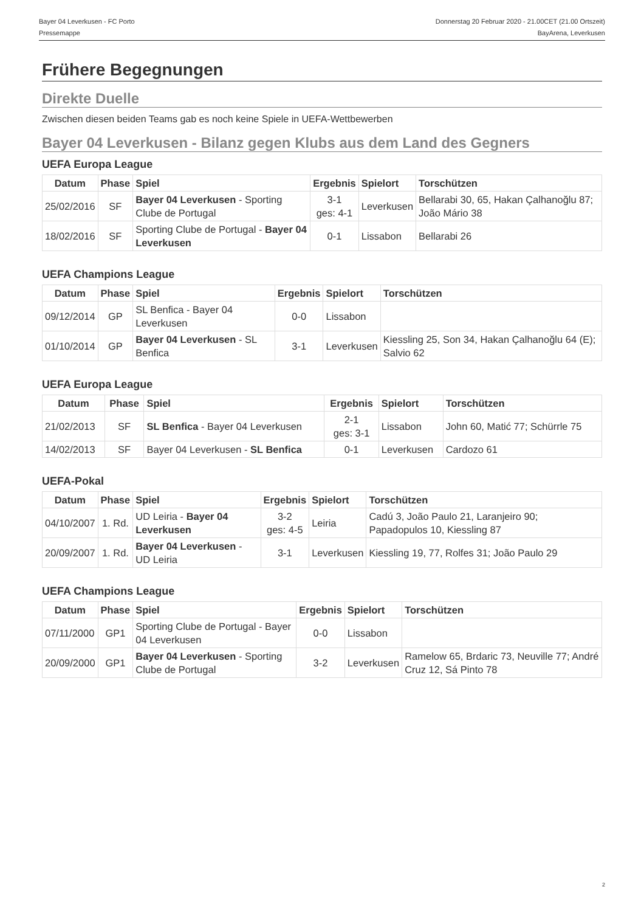Bayer 04 Leverkusen - FC Porto
Pressemappe
Donnerstag 20 Februar 2020 - 21.00CET (21.00 Ortszeit)
BayArena, Leverkusen
Frühere Begegnungen
Direkte Duelle
Zwischen diesen beiden Teams gab es noch keine Spiele in UEFA-Wettbewerben
Bayer 04 Leverkusen - Bilanz gegen Klubs aus dem Land des Gegners
UEFA Europa League
| Datum | Phase | Spiel | Ergebnis | Spielort | Torschützen |
| --- | --- | --- | --- | --- | --- |
| 25/02/2016 | SF | Bayer 04 Leverkusen - Sporting Clube de Portugal | 3-1 ges: 4-1 | Leverkusen | Bellarabi 30, 65, Hakan Çalhanoğlu 87; João Mário 38 |
| 18/02/2016 | SF | Sporting Clube de Portugal - Bayer 04 Leverkusen | 0-1 | Lissabon | Bellarabi 26 |
UEFA Champions League
| Datum | Phase | Spiel | Ergebnis | Spielort | Torschützen |
| --- | --- | --- | --- | --- | --- |
| 09/12/2014 | GP | SL Benfica - Bayer 04 Leverkusen | 0-0 | Lissabon | |
| 01/10/2014 | GP | Bayer 04 Leverkusen - SL Benfica | 3-1 | Leverkusen | Kiessling 25, Son 34, Hakan Çalhanoğlu 64 (E); Salvio 62 |
UEFA Europa League
| Datum | Phase | Spiel | Ergebnis | Spielort | Torschützen |
| --- | --- | --- | --- | --- | --- |
| 21/02/2013 | SF | SL Benfica - Bayer 04 Leverkusen | 2-1 ges: 3-1 | Lissabon | John 60, Matić 77; Schürrle 75 |
| 14/02/2013 | SF | Bayer 04 Leverkusen - SL Benfica | 0-1 | Leverkusen | Cardozo 61 |
UEFA-Pokal
| Datum | Phase | Spiel | Ergebnis | Spielort | Torschützen |
| --- | --- | --- | --- | --- | --- |
| 04/10/2007 | 1. Rd. | UD Leiria - Bayer 04 Leverkusen | 3-2 ges: 4-5 | Leiria | Cadú 3, João Paulo 21, Laranjeiro 90; Papadopulos 10, Kiessling 87 |
| 20/09/2007 | 1. Rd. | Bayer 04 Leverkusen - UD Leiria | 3-1 | Leverkusen | Kiessling 19, 77, Rolfes 31; João Paulo 29 |
UEFA Champions League
| Datum | Phase | Spiel | Ergebnis | Spielort | Torschützen |
| --- | --- | --- | --- | --- | --- |
| 07/11/2000 | GP1 | Sporting Clube de Portugal - Bayer 04 Leverkusen | 0-0 | Lissabon | |
| 20/09/2000 | GP1 | Bayer 04 Leverkusen - Sporting Clube de Portugal | 3-2 | Leverkusen | Ramelow 65, Brdaric 73, Neuville 77; André Cruz 12, Sá Pinto 78 |
2